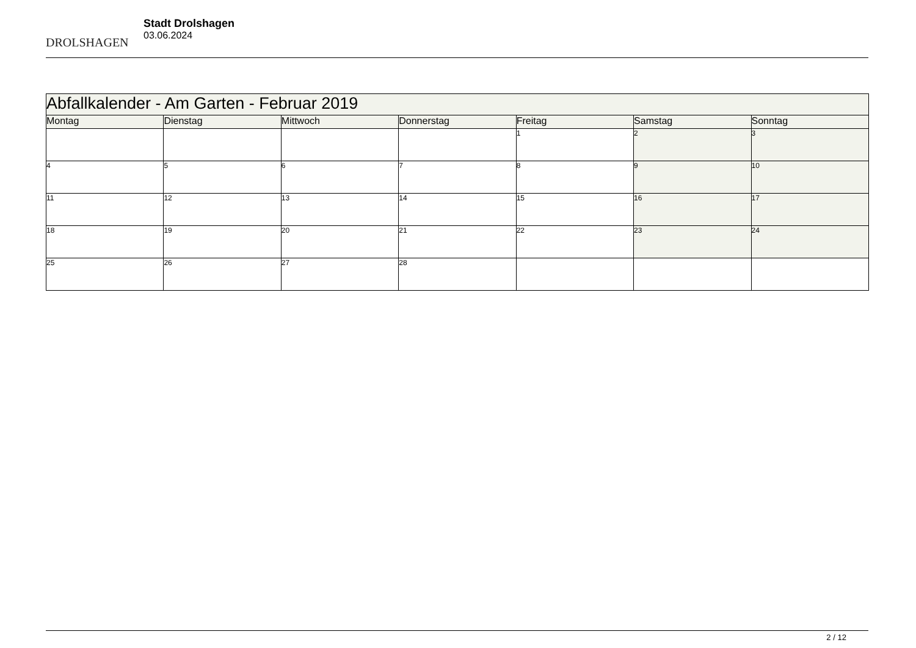DROLSHAGEN
Stadt Drolshagen
03.06.2024
| Abfallkalender - Am Garten - Februar 2019 | | | | | | |
| --- | --- | --- | --- | --- | --- | --- |
| Montag | Dienstag | Mittwoch | Donnerstag | Freitag | Samstag | Sonntag |
| | | | | 1 | 2 | 3 |
| 4 | 5 | 6 | 7 | 8 | 9 | 10 |
| 11 | 12 | 13 | 14 | 15 | 16 | 17 |
| 18 | 19 | 20 | 21 | 22 | 23 | 24 |
| 25 | 26 | 27 | 28 | | | |
2 / 12